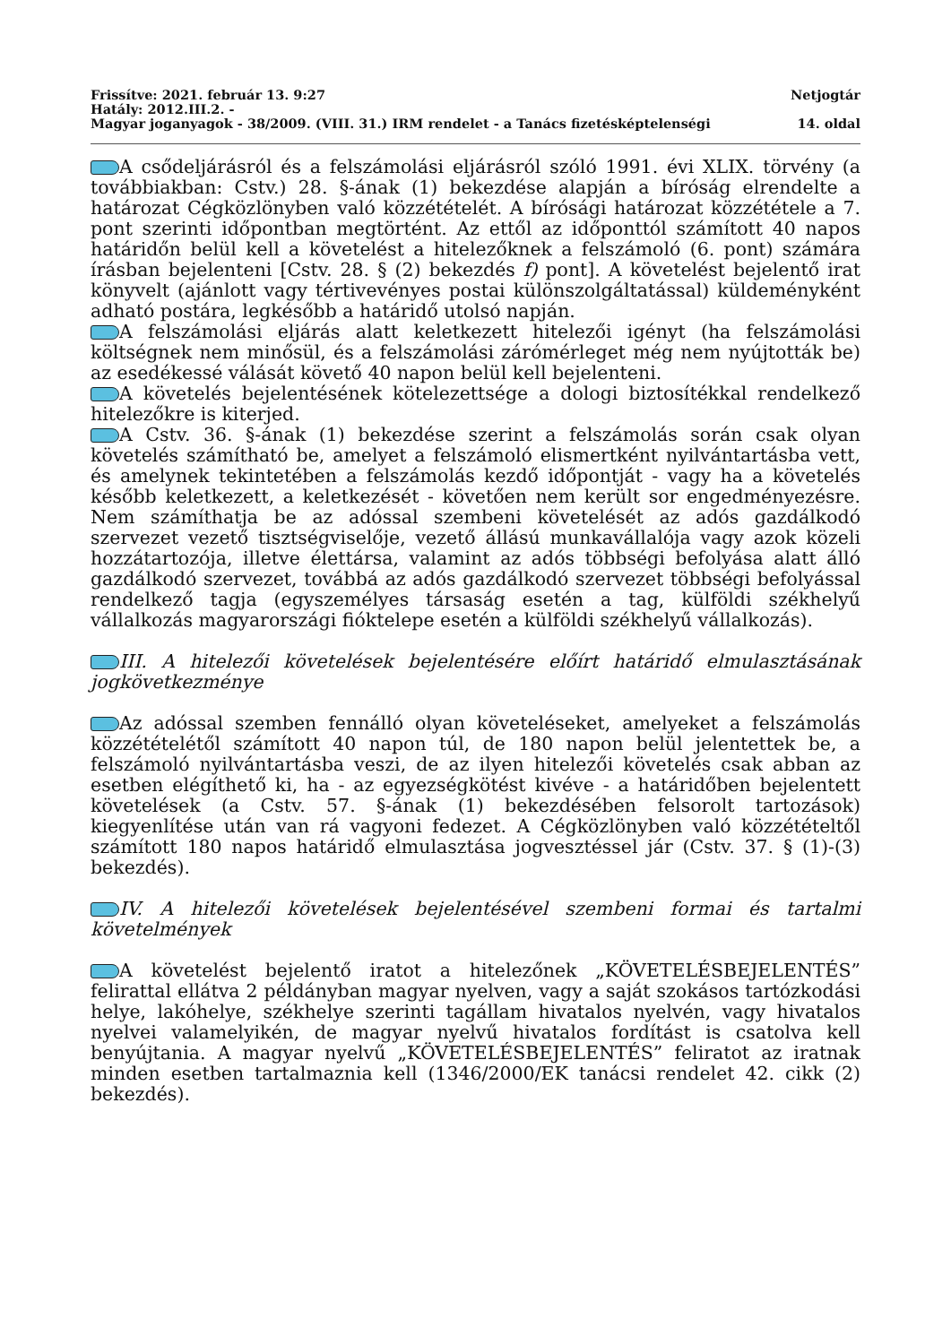Frissítve: 2021. február 13. 9:27 Netjogtár
Hatály: 2012.III.2. -
Magyar joganyagok - 38/2009. (VIII. 31.) IRM rendelet - a Tanács fizetésképtelenségi 14. oldal
A csődeljárásról és a felszámolási eljárásról szóló 1991. évi XLIX. törvény (a továbbiakban: Cstv.) 28. §-ának (1) bekezdése alapján a bíróság elrendelte a határozat Cégközlönyben való közzétételét. A bírósági határozat közzététele a 7. pont szerinti időpontban megtörtént. Az ettől az időponttól számított 40 napos határidőn belül kell a követelést a hitelezőknek a felszámoló (6. pont) számára írásban bejelenteni [Cstv. 28. § (2) bekezdés f) pont]. A követelést bejelentő irat könyvelt (ajánlott vagy tértivevényes postai különszolgáltatással) küldeményként adható postára, legkésőbb a határidő utolsó napján.
A felszámolási eljárás alatt keletkezett hitelezői igényt (ha felszámolási költségnek nem minősül, és a felszámolási zárómérleget még nem nyújtották be) az esedékessé válását követő 40 napon belül kell bejelenteni.
A követelés bejelentésének kötelezettsége a dologi biztosítékkal rendelkező hitelezőkre is kiterjed.
A Cstv. 36. §-ának (1) bekezdése szerint a felszámolás során csak olyan követelés számítható be, amelyet a felszámoló elismertként nyilvántartásba vett, és amelynek tekintetében a felszámolás kezdő időpontját - vagy ha a követelés később keletkezett, a keletkezését - követően nem került sor engedményezésre. Nem számíthatja be az adóssal szembeni követelését az adós gazdálkodó szervezet vezető tisztségviselője, vezető állású munkavállalója vagy azok közeli hozzátartozója, illetve élettársa, valamint az adós többségi befolyása alatt álló gazdálkodó szervezet, továbbá az adós gazdálkodó szervezet többségi befolyással rendelkező tagja (egyszemélyes társaság esetén a tag, külföldi székhelyű vállalkozás magyarországi fióktelepe esetén a külföldi székhelyű vállalkozás).
III. A hitelezői követelések bejelentésére előírt határidő elmulasztásának jogkövetkezménye
Az adóssal szemben fennálló olyan követeléseket, amelyeket a felszámolás közzétételétől számított 40 napon túl, de 180 napon belül jelentettek be, a felszámoló nyilvántartásba veszi, de az ilyen hitelezői követelés csak abban az esetben elégíthető ki, ha - az egyezségkötést kivéve - a határidőben bejelentett követelések (a Cstv. 57. §-ának (1) bekezdésében felsorolt tartozások) kiegyenlítése után van rá vagyoni fedezet. A Cégközlönyben való közzétételtől számított 180 napos határidő elmulasztása jogvesztéssel jár (Cstv. 37. § (1)-(3) bekezdés).
IV. A hitelezői követelések bejelentésével szembeni formai és tartalmi követelmények
A követelést bejelentő iratot a hitelezőnek „KÖVETELÉSBEJELENTÉS” felirattal ellátva 2 példányban magyar nyelven, vagy a saját szokásos tartózkodási helye, lakóhelye, székhelye szerinti tagállam hivatalos nyelvén, vagy hivatalos nyelvei valamelyikén, de magyar nyelvű hivatalos fordítást is csatolva kell benyújtania. A magyar nyelvű „KÖVETELÉSBEJELENTÉS” feliratot az iratnak minden esetben tartalmaznia kell (1346/2000/EK tanácsi rendelet 42. cikk (2) bekezdés).